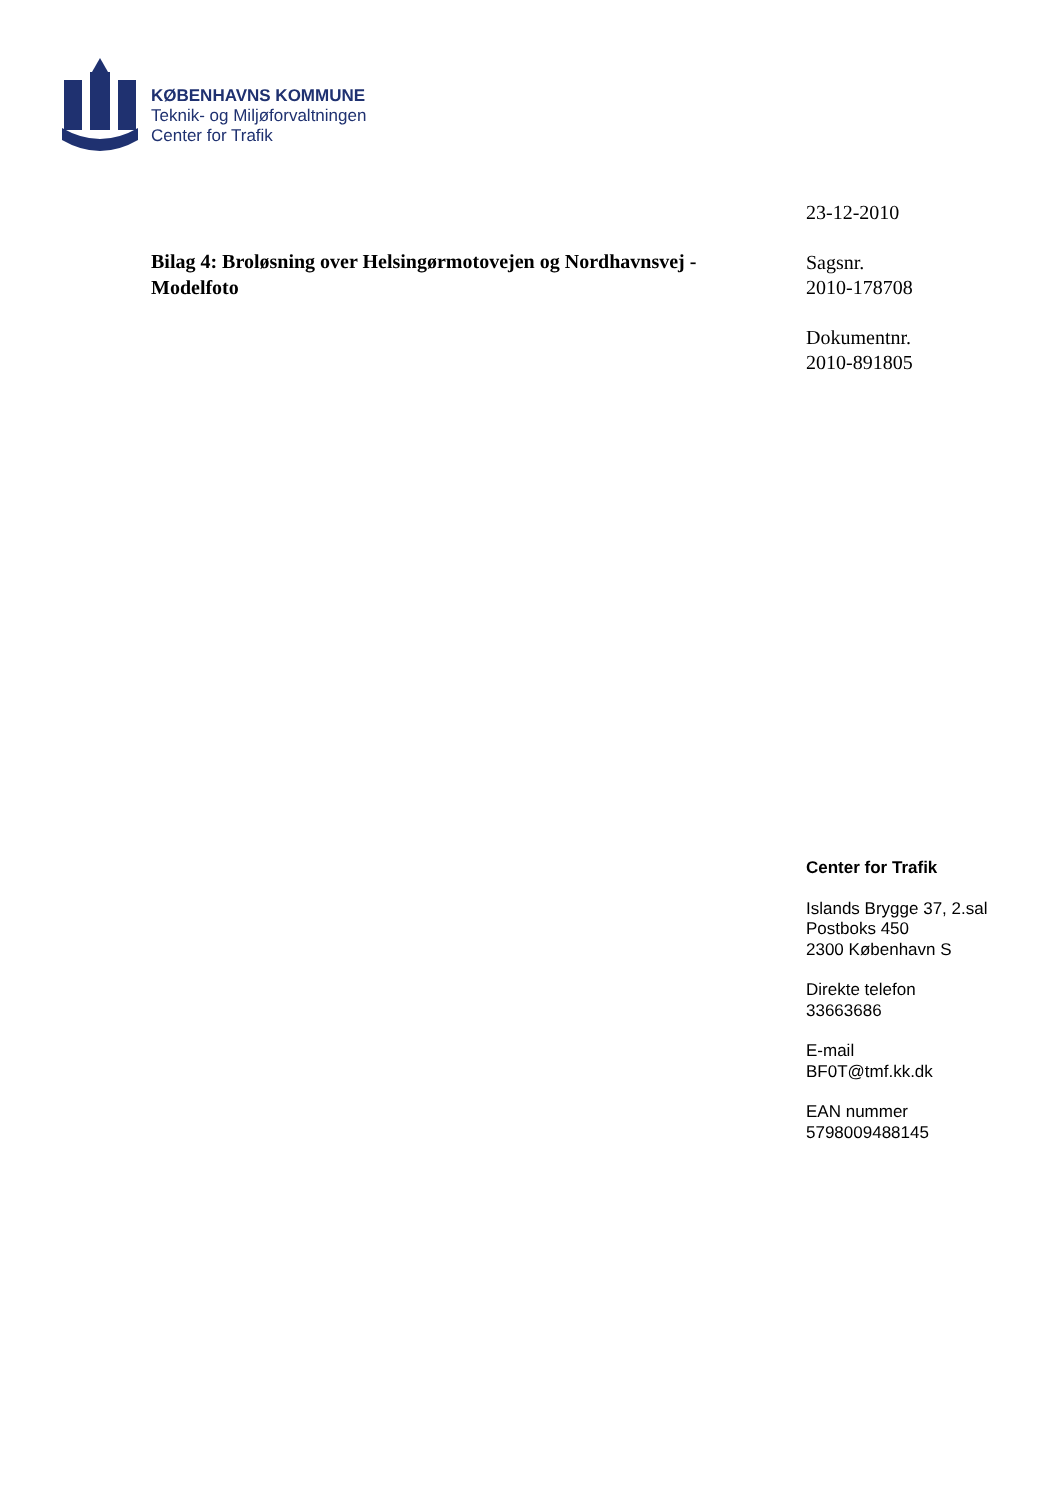KØBENHAVNS KOMMUNE
Teknik- og Miljøforvaltningen
Center for Trafik
Bilag 4: Broløsning over Helsingørmotovejen og Nordhavnsvej - Modelfoto
23-12-2010
Sagsnr.
2010-178708
Dokumentnr.
2010-891805
Center for Trafik
Islands Brygge 37, 2.sal
Postboks 450
2300 København S
Direkte telefon
33663686
E-mail
BF0T@tmf.kk.dk
EAN nummer
5798009488145